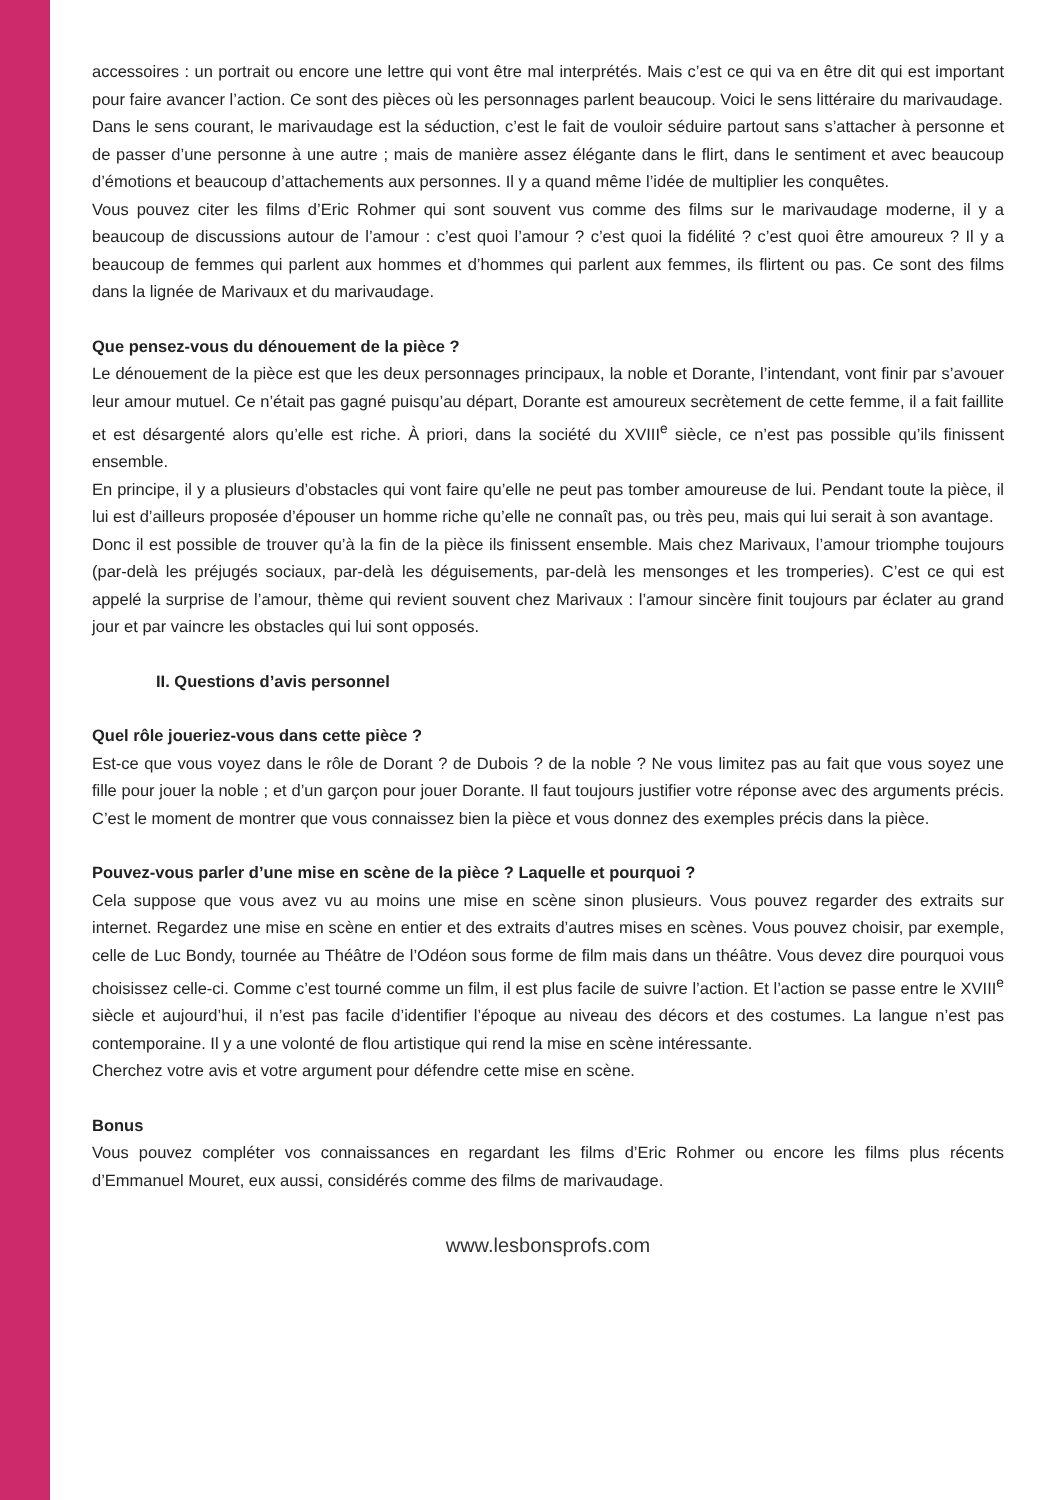accessoires : un portrait ou encore une lettre qui vont être mal interprétés. Mais c’est ce qui va en être dit qui est important pour faire avancer l’action. Ce sont des pièces où les personnages parlent beaucoup. Voici le sens littéraire du marivaudage.
Dans le sens courant, le marivaudage est la séduction, c’est le fait de vouloir séduire partout sans s’attacher à personne et de passer d’une personne à une autre ; mais de manière assez élégante dans le flirt, dans le sentiment et avec beaucoup d’émotions et beaucoup d’attachements aux personnes. Il y a quand même l’idée de multiplier les conquêtes.
Vous pouvez citer les films d’Eric Rohmer qui sont souvent vus comme des films sur le marivaudage moderne, il y a beaucoup de discussions autour de l’amour : c’est quoi l’amour ? c’est quoi la fidélité ? c’est quoi être amoureux ? Il y a beaucoup de femmes qui parlent aux hommes et d’hommes qui parlent aux femmes, ils flirtent ou pas. Ce sont des films dans la lignée de Marivaux et du marivaudage.
Que pensez-vous du dénouement de la pièce ?
Le dénouement de la pièce est que les deux personnages principaux, la noble et Dorante, l’intendant, vont finir par s’avouer leur amour mutuel. Ce n’était pas gagné puisqu’au départ, Dorante est amoureux secrètement de cette femme, il a fait faillite et est désargenté alors qu’elle est riche. À priori, dans la société du XVIII<sup>e</sup> siècle, ce n’est pas possible qu’ils finissent ensemble.
En principe, il y a plusieurs d’obstacles qui vont faire qu’elle ne peut pas tomber amoureuse de lui. Pendant toute la pièce, il lui est d’ailleurs proposée d’épouser un homme riche qu’elle ne connaît pas, ou très peu, mais qui lui serait à son avantage.
Donc il est possible de trouver qu’à la fin de la pièce ils finissent ensemble. Mais chez Marivaux, l’amour triomphe toujours (par-delà les préjugés sociaux, par-delà les déguisements, par-delà les mensonges et les tromperies). C’est ce qui est appelé la surprise de l’amour, thème qui revient souvent chez Marivaux : l’amour sincère finit toujours par éclater au grand jour et par vaincre les obstacles qui lui sont opposés.
II. Questions d’avis personnel
Quel rôle joueriez-vous dans cette pièce ?
Est-ce que vous voyez dans le rôle de Dorant ? de Dubois ? de la noble ? Ne vous limitez pas au fait que vous soyez une fille pour jouer la noble ; et d’un garçon pour jouer Dorante. Il faut toujours justifier votre réponse avec des arguments précis. C’est le moment de montrer que vous connaissez bien la pièce et vous donnez des exemples précis dans la pièce.
Pouvez-vous parler d’une mise en scène de la pièce ? Laquelle et pourquoi ?
Cela suppose que vous avez vu au moins une mise en scène sinon plusieurs. Vous pouvez regarder des extraits sur internet. Regardez une mise en scène en entier et des extraits d’autres mises en scènes. Vous pouvez choisir, par exemple, celle de Luc Bondy, tournée au Théâtre de l’Odéon sous forme de film mais dans un théâtre. Vous devez dire pourquoi vous choisissez celle-ci. Comme c’est tourné comme un film, il est plus facile de suivre l’action. Et l’action se passe entre le XVIII<sup>e</sup> siècle et aujourd’hui, il n’est pas facile d’identifier l’époque au niveau des décors et des costumes. La langue n’est pas contemporaine. Il y a une volonté de flou artistique qui rend la mise en scène intéressante.
Cherchez votre avis et votre argument pour défendre cette mise en scène.
Bonus
Vous pouvez compléter vos connaissances en regardant les films d’Eric Rohmer ou encore les films plus récents d’Emmanuel Mouret, eux aussi, considérés comme des films de marivaudage.
www.lesbonsprofs.com